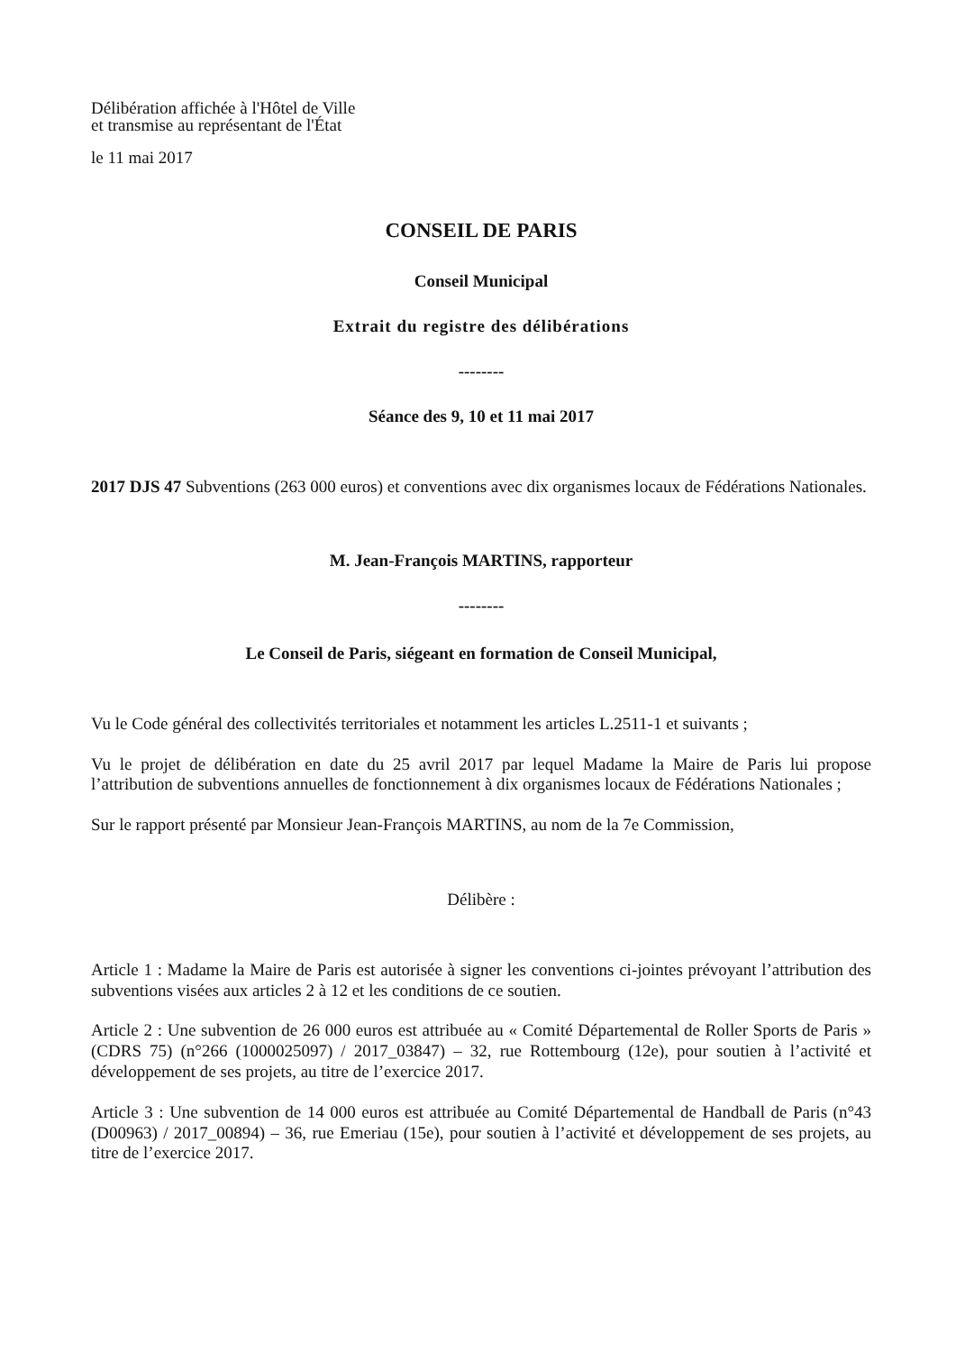Délibération affichée à l'Hôtel de Ville
et transmise au représentant de l'État
le 11 mai 2017
CONSEIL DE PARIS
Conseil Municipal
Extrait du registre des délibérations
--------
Séance des 9, 10 et 11 mai 2017
2017 DJS 47 Subventions (263 000 euros) et conventions avec dix organismes locaux de Fédérations Nationales.
M. Jean-François MARTINS, rapporteur
--------
Le Conseil de Paris, siégeant en formation de Conseil Municipal,
Vu le Code général des collectivités territoriales et notamment les articles L.2511-1 et suivants ;
Vu le projet de délibération en date du 25 avril 2017 par lequel Madame la Maire de Paris lui propose l’attribution de subventions annuelles de fonctionnement à dix organismes locaux de Fédérations Nationales ;
Sur le rapport présenté par Monsieur Jean-François MARTINS, au nom de la 7e Commission,
Délibère :
Article 1 : Madame la Maire de Paris est autorisée à signer les conventions ci-jointes prévoyant l’attribution des subventions visées aux articles 2 à 12 et les conditions de ce soutien.
Article 2 : Une subvention de 26 000 euros est attribuée au « Comité Départemental de Roller Sports de Paris » (CDRS 75) (n°266 (1000025097) / 2017_03847) – 32, rue Rottembourg (12e), pour soutien à l’activité et développement de ses projets, au titre de l’exercice 2017.
Article 3 : Une subvention de 14 000 euros est attribuée au Comité Départemental de Handball de Paris (n°43 (D00963) / 2017_00894) – 36, rue Emeriau (15e), pour soutien à l’activité et développement de ses projets, au titre de l’exercice 2017.